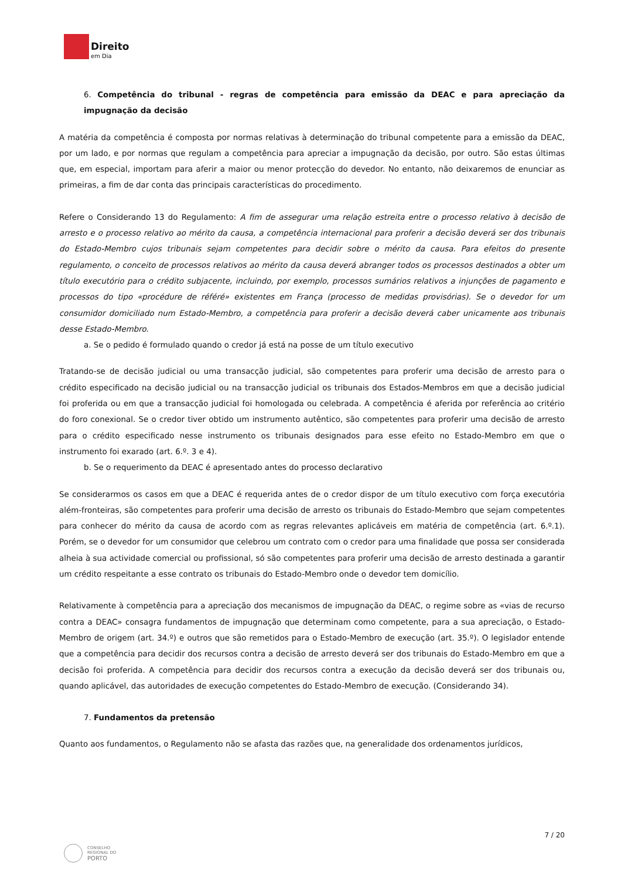Direito
em Dia
6. Competência do tribunal - regras de competência para emissão da DEAC e para apreciação da impugnação da decisão
A matéria da competência é composta por normas relativas à determinação do tribunal competente para a emissão da DEAC, por um lado, e por normas que regulam a competência para apreciar a impugnação da decisão, por outro. São estas últimas que, em especial, importam para aferir a maior ou menor protecção do devedor. No entanto, não deixaremos de enunciar as primeiras, a fim de dar conta das principais características do procedimento.
Refere o Considerando 13 do Regulamento: A fim de assegurar uma relação estreita entre o processo relativo à decisão de arresto e o processo relativo ao mérito da causa, a competência internacional para proferir a decisão deverá ser dos tribunais do Estado-Membro cujos tribunais sejam competentes para decidir sobre o mérito da causa. Para efeitos do presente regulamento, o conceito de processos relativos ao mérito da causa deverá abranger todos os processos destinados a obter um título executório para o crédito subjacente, incluindo, por exemplo, processos sumários relativos a injunções de pagamento e processos do tipo «procédure de référé» existentes em França (processo de medidas provisórias). Se o devedor for um consumidor domiciliado num Estado-Membro, a competência para proferir a decisão deverá caber unicamente aos tribunais desse Estado-Membro.
a. Se o pedido é formulado quando o credor já está na posse de um título executivo
Tratando-se de decisão judicial ou uma transacção judicial, são competentes para proferir uma decisão de arresto para o crédito especificado na decisão judicial ou na transacção judicial os tribunais dos Estados-Membros em que a decisão judicial foi proferida ou em que a transacção judicial foi homologada ou celebrada. A competência é aferida por referência ao critério do foro conexional. Se o credor tiver obtido um instrumento autêntico, são competentes para proferir uma decisão de arresto para o crédito especificado nesse instrumento os tribunais designados para esse efeito no Estado-Membro em que o instrumento foi exarado (art. 6.º. 3 e 4).
b. Se o requerimento da DEAC é apresentado antes do processo declarativo
Se considerarmos os casos em que a DEAC é requerida antes de o credor dispor de um título executivo com força executória além-fronteiras, são competentes para proferir uma decisão de arresto os tribunais do Estado-Membro que sejam competentes para conhecer do mérito da causa de acordo com as regras relevantes aplicáveis em matéria de competência (art. 6.º.1). Porém, se o devedor for um consumidor que celebrou um contrato com o credor para uma finalidade que possa ser considerada alheia à sua actividade comercial ou profissional, só são competentes para proferir uma decisão de arresto destinada a garantir um crédito respeitante a esse contrato os tribunais do Estado-Membro onde o devedor tem domicílio.
Relativamente à competência para a apreciação dos mecanismos de impugnação da DEAC, o regime sobre as «vias de recurso contra a DEAC» consagra fundamentos de impugnação que determinam como competente, para a sua apreciação, o Estado-Membro de origem (art. 34.º) e outros que são remetidos para o Estado-Membro de execução (art. 35.º). O legislador entende que a competência para decidir dos recursos contra a decisão de arresto deverá ser dos tribunais do Estado-Membro em que a decisão foi proferida. A competência para decidir dos recursos contra a execução da decisão deverá ser dos tribunais ou, quando aplicável, das autoridades de execução competentes do Estado-Membro de execução. (Considerando 34).
7. Fundamentos da pretensão
Quanto aos fundamentos, o Regulamento não se afasta das razões que, na generalidade dos ordenamentos jurídicos,
7 / 20
CONSELHO
REGIONAL DO
PORTO